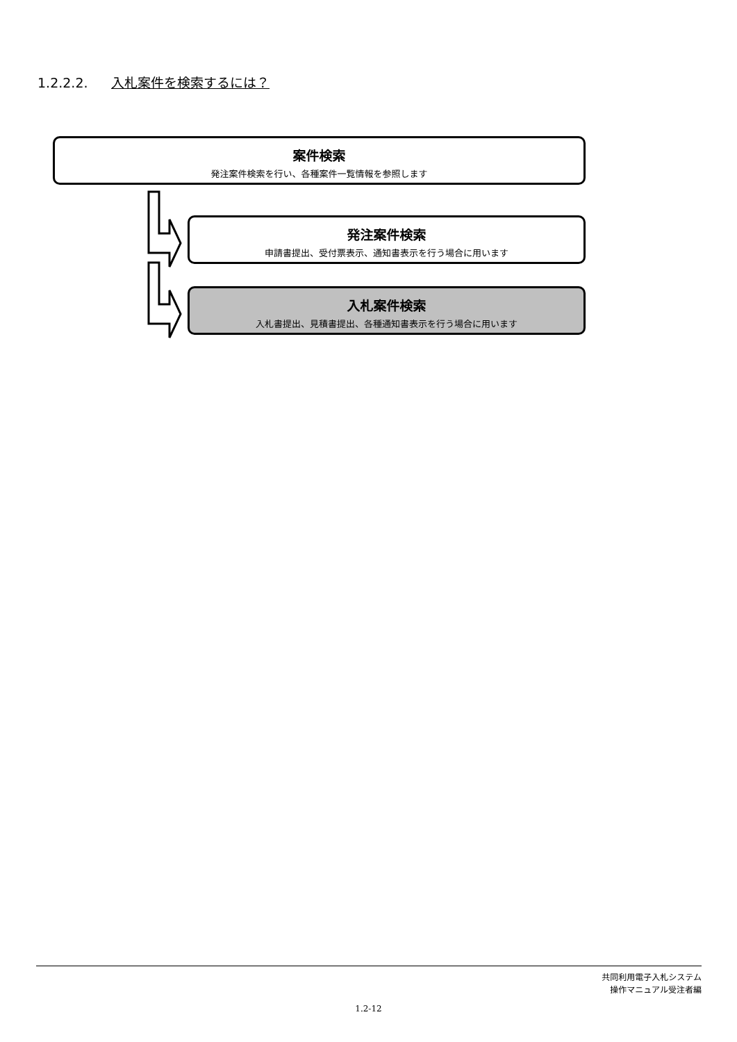1.2.2.2. 入札案件を検索するには？
案件検索
発注案件検索を行い、各種案件一覧情報を参照します
発注案件検索
申請書提出、受付票表示、通知書表示を行う場合に用います
入札案件検索
入札書提出、見積書提出、各種通知書表示を行う場合に用います
共同利用電子入札システム
操作マニュアル受注者編
1.2-12